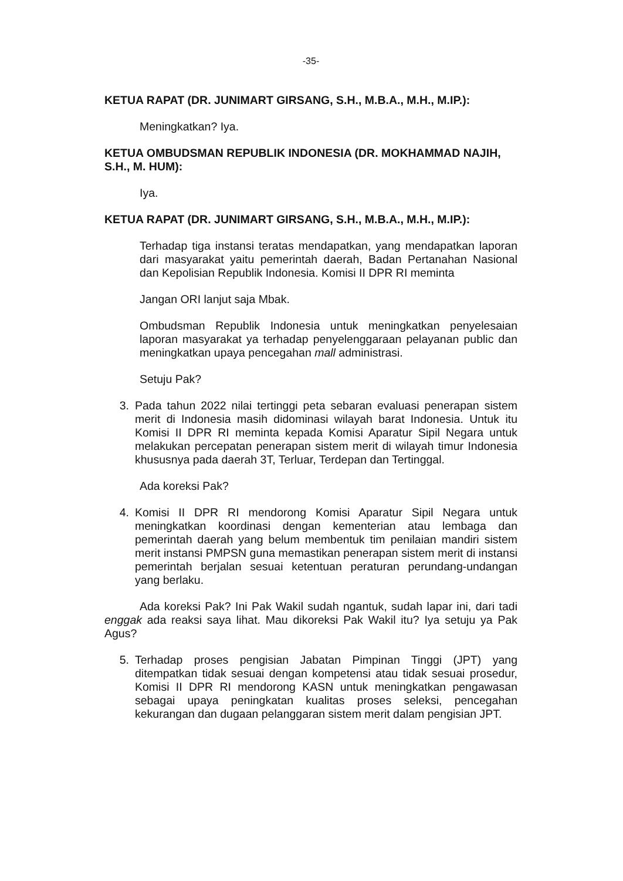-35-
KETUA RAPAT (DR. JUNIMART GIRSANG, S.H., M.B.A., M.H., M.IP.):
Meningkatkan? Iya.
KETUA OMBUDSMAN REPUBLIK INDONESIA (DR. MOKHAMMAD NAJIH, S.H., M. HUM):
Iya.
KETUA RAPAT (DR. JUNIMART GIRSANG, S.H., M.B.A., M.H., M.IP.):
Terhadap tiga instansi teratas mendapatkan, yang mendapatkan laporan dari masyarakat yaitu pemerintah daerah, Badan Pertanahan Nasional dan Kepolisian Republik Indonesia. Komisi II DPR RI meminta
Jangan ORI lanjut saja Mbak.
Ombudsman Republik Indonesia untuk meningkatkan penyelesaian laporan masyarakat ya terhadap penyelenggaraan pelayanan public dan meningkatkan upaya pencegahan mall administrasi.
Setuju Pak?
3. Pada tahun 2022 nilai tertinggi peta sebaran evaluasi penerapan sistem merit di Indonesia masih didominasi wilayah barat Indonesia. Untuk itu Komisi II DPR RI meminta kepada Komisi Aparatur Sipil Negara untuk melakukan percepatan penerapan sistem merit di wilayah timur Indonesia khususnya pada daerah 3T, Terluar, Terdepan dan Tertinggal.
Ada koreksi Pak?
4. Komisi II DPR RI mendorong Komisi Aparatur Sipil Negara untuk meningkatkan koordinasi dengan kementerian atau lembaga dan pemerintah daerah yang belum membentuk tim penilaian mandiri sistem merit instansi PMPSN guna memastikan penerapan sistem merit di instansi pemerintah berjalan sesuai ketentuan peraturan perundang-undangan yang berlaku.
Ada koreksi Pak? Ini Pak Wakil sudah ngantuk, sudah lapar ini, dari tadi enggak ada reaksi saya lihat. Mau dikoreksi Pak Wakil itu? Iya setuju ya Pak Agus?
5. Terhadap proses pengisian Jabatan Pimpinan Tinggi (JPT) yang ditempatkan tidak sesuai dengan kompetensi atau tidak sesuai prosedur, Komisi II DPR RI mendorong KASN untuk meningkatkan pengawasan sebagai upaya peningkatan kualitas proses seleksi, pencegahan kekurangan dan dugaan pelanggaran sistem merit dalam pengisian JPT.